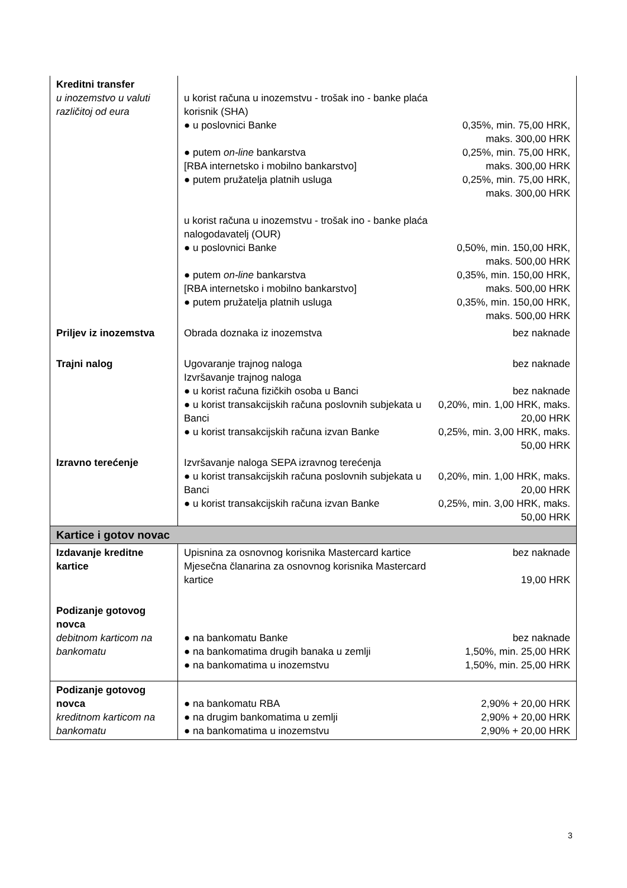| Kreditni transfer u inozemstvo u valuti različitoj od eura | u korist računa u inozemstvu - trošak ino - banke plaća korisnik (SHA) ● u poslovnici Banke ● putem on-line bankarstva [RBA internetsko i mobilno bankarstvo] ● putem pružatelja platnih usluga u korist računa u inozemstvu - trošak ino - banke plaća nalogodavatelj (OUR) ● u poslovnici Banke ● putem on-line bankarstva [RBA internetsko i mobilno bankarstvo] ● putem pružatelja platnih usluga | 0,35%, min. 75,00 HRK, maks. 300,00 HRK 0,25%, min. 75,00 HRK, maks. 300,00 HRK 0,25%, min. 75,00 HRK, maks. 300,00 HRK 0,50%, min. 150,00 HRK, maks. 500,00 HRK 0,35%, min. 150,00 HRK, maks. 500,00 HRK 0,35%, min. 150,00 HRK, maks. 500,00 HRK |
| Priljev iz inozemstva | Obrada doznaka iz inozemstva | bez naknade |
| Trajni nalog | Ugovaranje trajnog naloga Izvršavanje trajnog naloga ● u korist računa fizičkih osoba u Banci ● u korist transakcijskih računa poslovnih subjekata u Banci ● u korist transakcijskih računa izvan Banke | bez naknade bez naknade 0,20%, min. 1,00 HRK, maks. 20,00 HRK 0,25%, min. 3,00 HRK, maks. 50,00 HRK |
| Izravno terećenje | Izvršavanje naloga SEPA izravnog terećenja ● u korist transakcijskih računa poslovnih subjekata u Banci ● u korist transakcijskih računa izvan Banke | 0,20%, min. 1,00 HRK, maks. 20,00 HRK 0,25%, min. 3,00 HRK, maks. 50,00 HRK |
| Kartice i gotov novac | | |
| Izdavanje kreditne kartice | Upisnina za osnovnog korisnika Mastercard kartice Mjesečna članarina za osnovnog korisnika Mastercard kartice | bez naknade 19,00 HRK |
| Podizanje gotovog novca debitnom karticom na bankomatu | ● na bankomatu Banke ● na bankomatima drugih banaka u zemlji ● na bankomatima u inozemstvu | bez naknade 1,50%, min. 25,00 HRK 1,50%, min. 25,00 HRK |
| Podizanje gotovog novca kreditnom karticom na bankomatu | ● na bankomatu RBA ● na drugim bankomatima u zemlji ● na bankomatima u inozemstvu | 2,90% + 20,00 HRK 2,90% + 20,00 HRK 2,90% + 20,00 HRK |
3